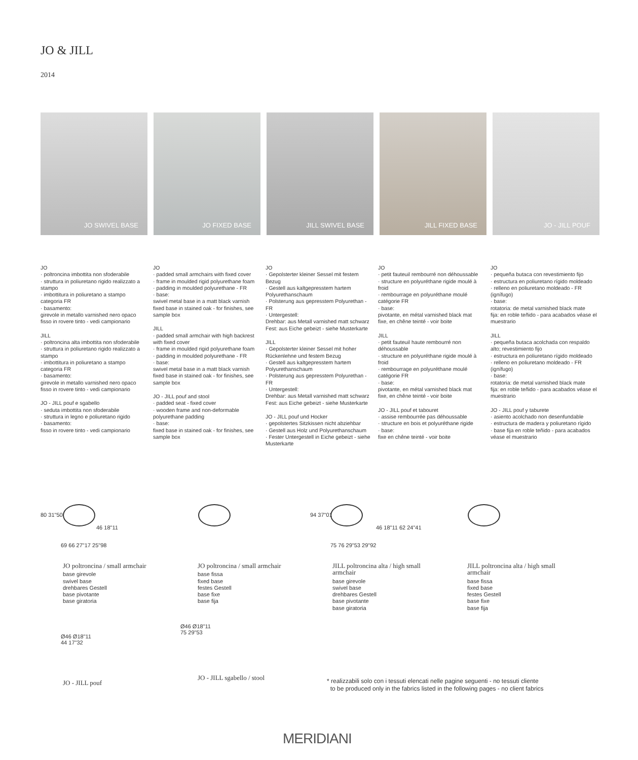JO & JILL
2014
JO SWIVEL BASE JO FIXED BASE JILL SWIVEL BASE JILL FIXED BASE JO - JILL POUF
JO
· poltroncina imbottita non sfoderabile
· struttura in poliuretano rigido realizzato a stampo
· imbottitura in poliuretano a stampo categoria FR
· basamento:
girevole in metallo varnished nero opaco
fisso in rovere tinto - vedi campionario
JILL
· poltroncina alta imbottita non sfoderabile
· struttura in poliuretano rigido realizzato a stampo
· imbottitura in poliuretano a stampo categoria FR
· basamento:
girevole in metallo varnished nero opaco
fisso in rovere tinto - vedi campionario
JO - JILL pouf e sgabello
· seduta imbottita non sfoderabile
· struttura in legno e poliuretano rigido
· basamento:
fisso in rovere tinto - vedi campionario
JO
· padded small armchairs with fixed cover
· frame in moulded rigid polyurethane foam
· padding in moulded polyurethane - FR
· base:
swivel metal base in a matt black varnish
fixed base in stained oak - for finishes, see sample box
JILL
· padded small armchair with high backrest with fixed cover
· frame in moulded rigid polyurethane foam
· padding in moulded polyurethane - FR
· base:
swivel metal base in a matt black varnish
fixed base in stained oak - for finishes, see sample box
JO - JILL pouf and stool
· padded seat - fixed cover
· wooden frame and non-deformable polyurethane padding
· base:
fixed base in stained oak - for finishes, see sample box
JO
· Gepolsterter kleiner Sessel mit festem Bezug
· Gestell aus kaltgepresstem hartem Polyurethanschaum
· Polsterung aus gepresstem Polyurethan - FR
· Untergestell:
Drehbar: aus Metall varnished matt schwarz
Fest: aus Eiche gebeizt - siehe Musterkarte
JILL
· Gepolsterter kleiner Sessel mit hoher Rückenlehne und festem Bezug
· Gestell aus kaltgepresstem hartem Polyurethanschaum
· Polsterung aus gepresstem Polyurethan - FR
· Untergestell:
Drehbar: aus Metall varnished matt schwarz
Fest: aus Eiche gebeizt - siehe Musterkarte
JO - JILL pouf und Hocker
· gepolstertes Sitzkissen nicht abziehbar
· Gestell aus Holz und Polyurethanschaum
· Fester Untergestell in Eiche gebeizt - siehe Musterkarte
JO
· petit fauteuil rembourré non déhoussable
· structure en polyuréthane rigide moulé à froid
· rembourrage en polyuréthane moulé catégorie FR
· base:
pivotante, en métal varnished black mat
fixe, en chêne teinté - voir boite
JILL
· petit fauteuil haute rembourré non déhoussable
· structure en polyuréthane rigide moulé à froid
· rembourrage en polyuréthane moulé catégorie FR
· base:
pivotante, en métal varnished black mat
fixe, en chêne teinté - voir boite
JO - JILL pouf et tabouret
· assise rembourrée pas déhoussable
· structure en bois et polyuréthane rigide
· base:
fixe en chêne teinté - voir boite
JO
· pequeña butaca con revestimiento fijo
· estructura en poliuretano rígido moldeado
· relleno en poliuretano moldeado - FR (ignífugo)
· base:
rotatoria: de metal varnished black mate
fija: en roble teñido - para acabados véase el muestrario
JILL
· pequeña butaca acolchada con respaldo alto; revestimiento fijo
· estructura en poliuretano rígido moldeado
· relleno en poliuretano moldeado - FR (ignífugo)
· base:
rotatoria: de metal varnished black mate
fija: en roble teñido - para acabados véase el muestrario
JO - JILL pouf y taburete
· asiento acolchado non desenfundable
· estructura de madera y poliuretano rígido
· base fija en roble teñido - para acabados véase el muestrario
80 31"50
46 18"11
69 66 27"17 25"98
JO poltroncina / small armchair
base girevole
swivel base
drehbares Gestell
base pivotante
base giratoria
JO poltroncina / small armchair
base fissa
fixed base
festes Gestell
base fixe
base fija
94 37"01
46 18"11 62 24"41
75 76 29"53 29"92
JILL poltroncina alta / high small armchair
base girevole
swivel base
drehbares Gestell
base pivotante
base giratoria
JILL poltroncina alta / high small armchair
base fissa
fixed base
festes Gestell
base fixe
base fija
Ø46 Ø18"11
44 17"32
JO - JILL pouf
Ø46 Ø18"11
75 29"53
JO - JILL sgabello / stool
* realizzabili solo con i tessuti elencati nelle pagine seguenti - no tessuti cliente
to be produced only in the fabrics listed in the following pages - no client fabrics
MERIDIANI